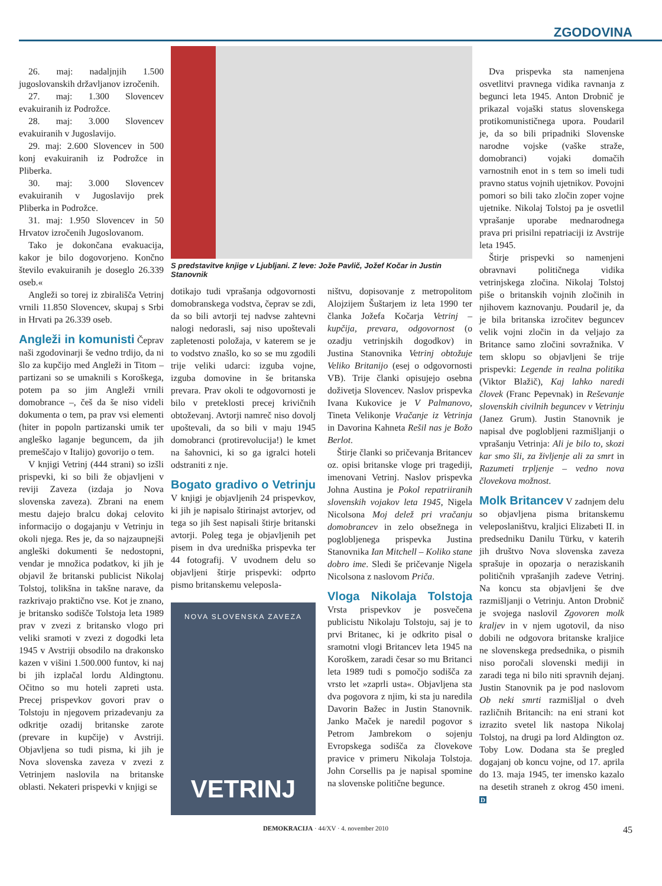ZGODOVINA
26. maj: nadaljnjih 1.500 jugoslovanskih državljanov izročenih.
27. maj: 1.300 Slovencev evakuiranih iz Podrožce.
28. maj: 3.000 Slovencev evakuiranih v Jugoslavijo.
29. maj: 2.600 Slovencev in 500 konj evakuiranih iz Podrožce in Pliberka.
30. maj: 3.000 Slovencev evakuiranih v Jugoslavijo prek Pliberka in Podrožce.
31. maj: 1.950 Slovencev in 50 Hrvatov izročenih Jugoslovanom.
Tako je dokončana evakuacija, kakor je bilo dogovorjeno. Končno število evakuiranih je doseglo 26.339 oseb.«
Angleži so torej iz zbirališča Vetrinj vrnili 11.850 Slovencev, skupaj s Srbi in Hrvati pa 26.339 oseb.
Angleži in komunisti
Čeprav naši zgodovinarji še vedno trdijo, da ni šlo za kupčijo med Angleži in Titom – partizani so se umaknili s Koroškega, potem pa so jim Angleži vrnili domobrance –, češ da še niso videli dokumenta o tem, pa prav vsi elementi (hiter in popoln partizanski umik ter angleško laganje beguncem, da jih premeščajo v Italijo) govorijo o tem.
V knjigi Vetrinj (444 strani) so izšli prispevki, ki so bili že objavljeni v reviji Zaveza (izdaja jo Nova slovenska zaveza). Zbrani na enem mestu dajejo bralcu dokaj celovito informacijo o dogajanju v Vetrinju in okoli njega. Res je, da so najzaupnejši angleški dokumenti še nedostopni, vendar je množica podatkov, ki jih je objavil že britanski publicist Nikolaj Tolstoj, tolikšna in takšne narave, da razkrivajo praktično vse. Kot je znano, je britansko sodišče Tolstoja leta 1989 prav v zvezi z britansko vlogo pri veliki sramoti v zvezi z dogodki leta 1945 v Avstriji obsodilo na drakonsko kazen v višini 1.500.000 funtov, ki naj bi jih izplačal lordu Aldingtonu. Očitno so mu hoteli zapreti usta. Precej prispevkov govori prav o Tolstoju in njegovem prizadevanju za odkritje ozadij britanske zarote (prevare in kupčije) v Avstriji. Objavljena so tudi pisma, ki jih je Nova slovenska zaveza v zvezi z Vetrinjem naslovila na britanske oblasti. Nekateri prispevki v knjigi se
S predstavitve knjige v Ljubljani. Z leve: Jože Pavlič, Jožef Kočar in Justin Stanovnik
dotikajo tudi vprašanja odgovornosti domobranskega vodstva, čeprav se zdi, da so bili avtorji tej nadvse zahtevni nalogi nedorasli, saj niso upoštevali zapletenosti položaja, v katerem se je to vodstvo znašlo, ko so se mu zgodili trije veliki udarci: izguba vojne, izguba domovine in še britanska prevara. Prav okoli te odgovornosti je bilo v preteklosti precej krivičnih obtoževanj. Avtorji namreč niso dovolj upoštevali, da so bili v maju 1945 domobranci (protirevolucija!) le kmet na šahovnici, ki so ga igralci hoteli odstraniti z nje.
Bogato gradivo o Vetrinju
V knjigi je objavljenih 24 prispevkov, ki jih je napisalo štirinajst avtorjev, od tega so jih šest napisali štirje britanski avtorji. Poleg tega je objavljenih pet pisem in dva uredniška prispevka ter 44 fotografij. V uvodnem delu so objavljeni štirje prispevki: odprto pismo britanskemu veleposla-
NOVA SLOVENSKA ZAVEZA
VETRINJ
ništvu, dopisovanje z metropolitom Alojzijem Šuštarjem iz leta 1990 ter članka Jožefa Kočarja Vetrinj – kupčija, prevara, odgovornost (o ozadju vetrinjskih dogodkov) in Justina Stanovnika Vetrinj obtožuje Veliko Britanijo (esej o odgovornosti VB). Trije članki opisujejo osebna doživetja Slovencev. Naslov prispevka Ivana Kukovice je V Palmanovo, Tineta Velikonje Vračanje iz Vetrinja in Davorina Kahneta Rešil nas je Božo Berlot.
Štirje članki so pričevanja Britancev oz. opisi britanske vloge pri tragediji, imenovani Vetrinj. Naslov prispevka Johna Austina je Pokol repatriiranih slovenskih vojakov leta 1945, Nigela Nicolsona Moj delež pri vračanju domobrancev in zelo obsežnega in poglobljenega prispevka Justina Stanovnika Ian Mitchell – Koliko stane dobro ime. Sledi še pričevanje Nigela Nicolsona z naslovom Priča.
Vloga Nikolaja Tolstoja
Vrsta prispevkov je posvečena publicistu Nikolaju Tolstoju, saj je to prvi Britanec, ki je odkrito pisal o sramotni vlogi Britancev leta 1945 na Koroškem, zaradi česar so mu Britanci leta 1989 tudi s pomočjo sodišča za vrsto let »zaprli usta«. Objavljena sta dva pogovora z njim, ki sta ju naredila Davorin Bažec in Justin Stanovnik. Janko Maček je naredil pogovor s Petrom Jambrekom o sojenju Evropskega sodišča za človekove pravice v primeru Nikolaja Tolstoja. John Corsellis pa je napisal spomine na slovenske politične begunce.
Dva prispevka sta namenjena osvetlitvi pravnega vidika ravnanja z begunci leta 1945. Anton Drobnič je prikazal vojaški status slovenskega protikomunističnega upora. Poudaril je, da so bili pripadniki Slovenske narodne vojske (vaške straže, domobranci) vojaki domačih varnostnih enot in s tem so imeli tudi pravno status vojnih ujetnikov. Povojni pomori so bili tako zločin zoper vojne ujetnike. Nikolaj Tolstoj pa je osvetlil vprašanje uporabe mednarodnega prava pri prisilni repatriaciji iz Avstrije leta 1945.
Štirje prispevki so namenjeni obravnavi političnega vidika vetrinjskega zločina. Nikolaj Tolstoj piše o britanskih vojnih zločinih in njihovem kaznovanju. Poudaril je, da je bila britanska izročitev beguncev velik vojni zločin in da veljajo za Britance samo zločini sovražnika. V tem sklopu so objavljeni še trije prispevki: Legende in realna politika (Viktor Blažič), Kaj lahko naredi človek (Franc Pepevnak) in Reševanje slovenskih civilnih beguncev v Vetrinju (Janez Grum). Justin Stanovnik je napisal dve poglobljeni razmišljanji o vprašanju Vetrinja: Ali je bilo to, skozi kar smo šli, za življenje ali za smrt in Razumeti trpljenje – vedno nova človekova možnost.
Molk Britancev
V zadnjem delu so objavljena pisma britanskemu veleposlaništvu, kraljici Elizabeti II. in predsedniku Danilu Türku, v katerih jih društvo Nova slovenska zaveza sprašuje in opozarja o neraziskanih političnih vprašanjih zadeve Vetrinj. Na koncu sta objavljeni še dve razmišljanji o Vetrinju. Anton Drobnič je svojega naslovil Zgovoren molk kraljev in v njem ugotovil, da niso dobili ne odgovora britanske kraljice ne slovenskega predsednika, o pismih niso poročali slovenski mediji in zaradi tega ni bilo niti spravnih dejanj. Justin Stanovnik pa je pod naslovom Ob neki smrti razmišljal o dveh različnih Britancih: na eni strani kot izrazito svetel lik nastopa Nikolaj Tolstoj, na drugi pa lord Aldington oz. Toby Low. Dodana sta še pregled dogajanj ob koncu vojne, od 17. aprila do 13. maja 1945, ter imensko kazalo na desetih straneh z okrog 450 imeni. D
DEMOKRACIJA · 44/XV · 4. november 2010 45